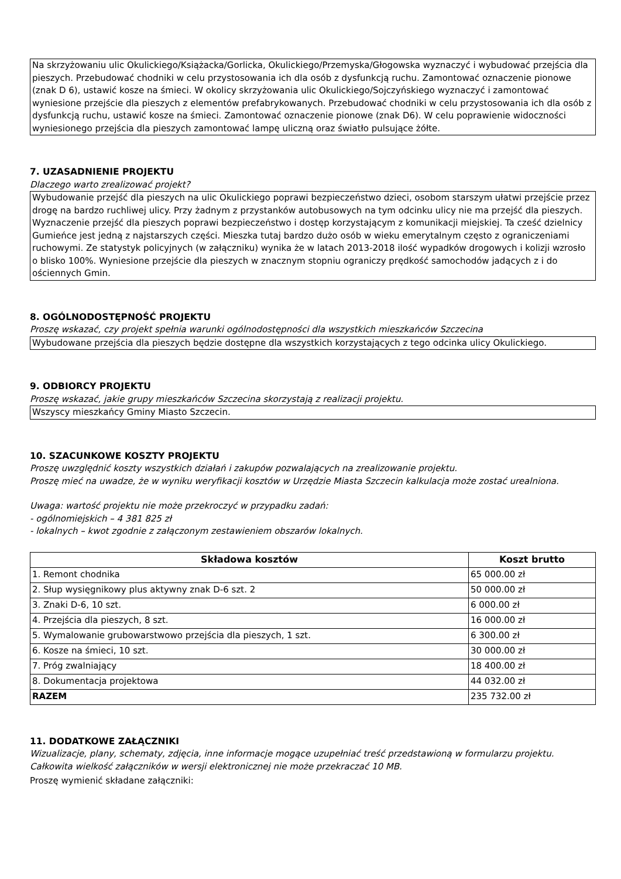Na skrzyżowaniu ulic Okulickiego/Książacka/Gorlicka, Okulickiego/Przemyska/Głogowska wyznaczyć i wybudować przejścia dla pieszych. Przebudować chodniki w celu przystosowania ich dla osób z dysfunkcją ruchu. Zamontować oznaczenie pionowe (znak D 6), ustawić kosze na śmieci. W okolicy skrzyżowania ulic Okulickiego/Sojczyńskiego wyznaczyć i zamontować wyniesione przejście dla pieszych z elementów prefabrykowanych. Przebudować chodniki w celu przystosowania ich dla osób z dysfunkcją ruchu, ustawić kosze na śmieci. Zamontować oznaczenie pionowe (znak D6). W celu poprawienie widoczności wyniesionego przejścia dla pieszych zamontować lampę uliczną oraz światło pulsujące żółte.
7. UZASADNIENIE PROJEKTU
Dlaczego warto zrealizować projekt?
Wybudowanie przejść dla pieszych na ulic Okulickiego poprawi bezpieczeństwo dzieci, osobom starszym ułatwi przejście przez drogę na bardzo ruchliwej ulicy. Przy żadnym z przystanków autobusowych na tym odcinku ulicy nie ma przejść dla pieszych. Wyznaczenie przejść dla pieszych poprawi bezpieczeństwo i dostęp korzystającym z komunikacji miejskiej. Ta cześć dzielnicy Gumieńce jest jedną z najstarszych części. Mieszka tutaj bardzo dużo osób w wieku emerytalnym często z ograniczeniami ruchowymi. Ze statystyk policyjnych (w załączniku) wynika że w latach 2013-2018 ilość wypadków drogowych i kolizji wzrosło o blisko 100%. Wyniesione przejście dla pieszych w znacznym stopniu ograniczy prędkość samochodów jadących z i do ościennych Gmin.
8. OGÓLNODOSTĘPNOŚĆ PROJEKTU
Proszę wskazać, czy projekt spełnia warunki ogólnodostępności dla wszystkich mieszkańców Szczecina
Wybudowane przejścia dla pieszych będzie dostępne dla wszystkich korzystających z tego odcinka ulicy Okulickiego.
9. ODBIORCY PROJEKTU
Proszę wskazać, jakie grupy mieszkańców Szczecina skorzystają z realizacji projektu.
Wszyscy mieszkańcy Gminy Miasto Szczecin.
10. SZACUNKOWE KOSZTY PROJEKTU
Proszę uwzględnić koszty wszystkich działań i zakupów pozwalających na zrealizowanie projektu.
Proszę mieć na uwadze, że w wyniku weryfikacji kosztów w Urzędzie Miasta Szczecin kalkulacja może zostać urealniona.
Uwaga: wartość projektu nie może przekroczyć w przypadku zadań:
- ogólnomiejskich – 4 381 825 zł
- lokalnych – kwot zgodnie z załączonym zestawieniem obszarów lokalnych.
| Składowa kosztów | Koszt brutto |
| --- | --- |
| 1. Remont chodnika | 65 000.00 zł |
| 2. Słup wysięgnikowy plus aktywny znak D-6 szt. 2 | 50 000.00 zł |
| 3. Znaki D-6, 10 szt. | 6 000.00 zł |
| 4. Przejścia dla pieszych, 8 szt. | 16 000.00 zł |
| 5. Wymalowanie grubowarstwowo przejścia dla pieszych, 1 szt. | 6 300.00 zł |
| 6. Kosze na śmieci, 10 szt. | 30 000.00 zł |
| 7. Próg zwalniający | 18 400.00 zł |
| 8. Dokumentacja projektowa | 44 032.00 zł |
| RAZEM | 235 732.00 zł |
11. DODATKOWE ZAŁĄCZNIKI
Wizualizacje, plany, schematy, zdjęcia, inne informacje mogące uzupełniać treść przedstawioną w formularzu projektu. Całkowita wielkość załączników w wersji elektronicznej nie może przekraczać 10 MB.
Proszę wymienić składane załączniki: